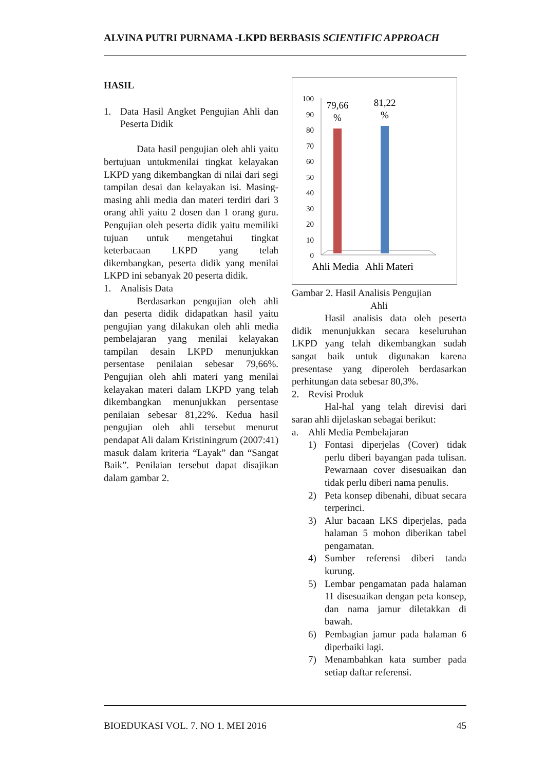ALVINA PUTRI PURNAMA -LKPD BERBASIS SCIENTIFIC APPROACH
HASIL
1. Data Hasil Angket Pengujian Ahli dan Peserta Didik
Data hasil pengujian oleh ahli yaitu bertujuan untukmenilai tingkat kelayakan LKPD yang dikembangkan di nilai dari segi tampilan desai dan kelayakan isi. Masing-masing ahli media dan materi terdiri dari 3 orang ahli yaitu 2 dosen dan 1 orang guru. Pengujian oleh peserta didik yaitu memiliki tujuan untuk mengetahui tingkat keterbacaan LKPD yang telah dikembangkan, peserta didik yang menilai LKPD ini sebanyak 20 peserta didik.
1. Analisis Data
Berdasarkan pengujian oleh ahli dan peserta didik didapatkan hasil yaitu pengujian yang dilakukan oleh ahli media pembelajaran yang menilai kelayakan tampilan desain LKPD menunjukkan persentase penilaian sebesar 79,66%. Pengujian oleh ahli materi yang menilai kelayakan materi dalam LKPD yang telah dikembangkan menunjukkan persentase penilaian sebesar 81,22%. Kedua hasil pengujian oleh ahli tersebut menurut pendapat Ali dalam Kristiningrum (2007:41) masuk dalam kriteria “Layak” dan “Sangat Baik”. Penilaian tersebut dapat disajikan dalam gambar 2.
100
90
80
70
60
50
40
30
20
10
0
79,66
%
81,22
%
Ahli Media
Ahli Materi
Gambar 2. Hasil Analisis Pengujian
Ahli
Hasil analisis data oleh peserta didik menunjukkan secara keseluruhan LKPD yang telah dikembangkan sudah sangat baik untuk digunakan karena presentase yang diperoleh berdasarkan perhitungan data sebesar 80,3%.
2. Revisi Produk
Hal-hal yang telah direvisi dari saran ahli dijelaskan sebagai berikut:
a. Ahli Media Pembelajaran
1) Fontasi diperjelas (Cover) tidak perlu diberi bayangan pada tulisan. Pewarnaan cover disesuaikan dan tidak perlu diberi nama penulis.
2) Peta konsep dibenahi, dibuat secara terperinci.
3) Alur bacaan LKS diperjelas, pada halaman 5 mohon diberikan tabel pengamatan.
4) Sumber referensi diberi tanda kurung.
5) Lembar pengamatan pada halaman 11 disesuaikan dengan peta konsep, dan nama jamur diletakkan di bawah.
6) Pembagian jamur pada halaman 6 diperbaiki lagi.
7) Menambahkan kata sumber pada setiap daftar referensi.
BIOEDUKASI VOL. 7. NO 1. MEI 2016 45